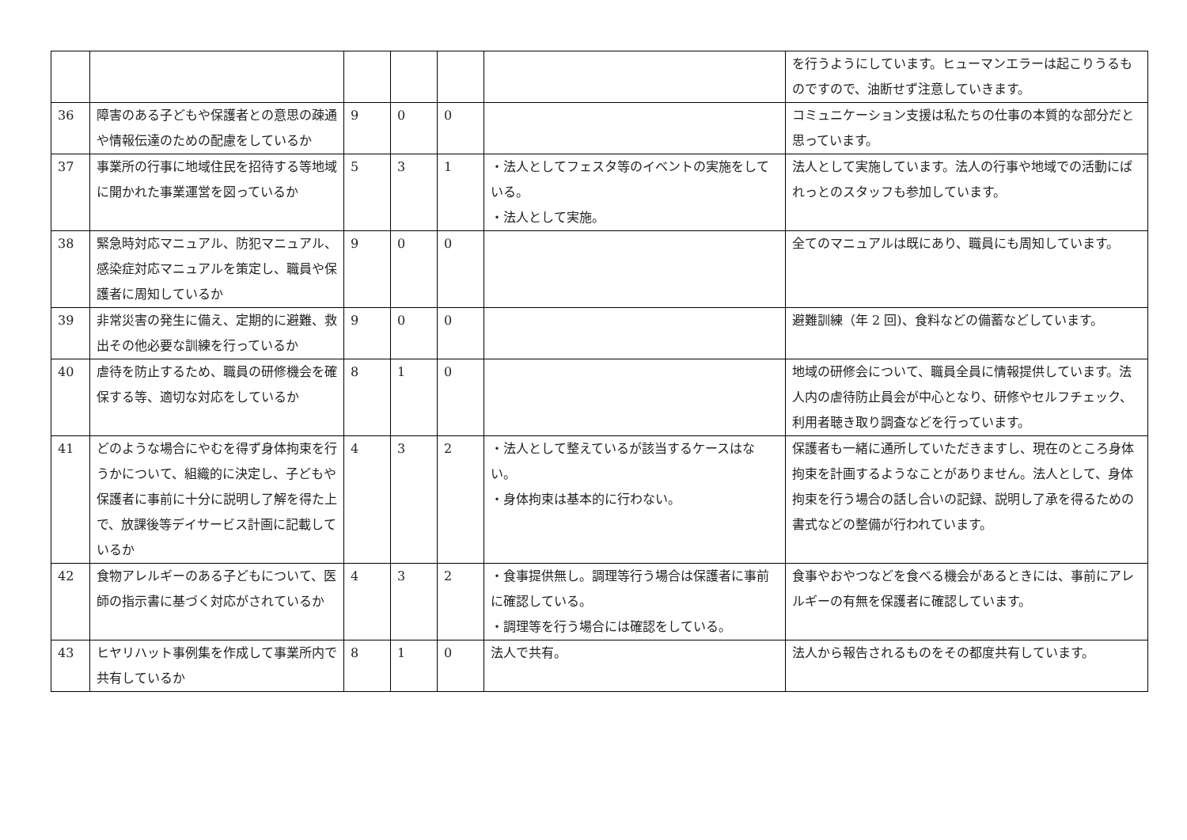| | | | | | | を行うようにしています。ヒューマンエラーは起こりうるものですので、油断せず注意していきます。 |
| 36 | 障害のある子どもや保護者との意思の疎通や情報伝達のための配慮をしているか | 9 | 0 | 0 | | コミュニケーション支援は私たちの仕事の本質的な部分だと思っています。 |
| 37 | 事業所の行事に地域住民を招待する等地域に開かれた事業運営を図っているか | 5 | 3 | 1 | ・法人としてフェスタ等のイベントの実施をしている。 ・法人として実施。 | 法人として実施しています。法人の行事や地域での活動にぱれっとのスタッフも参加しています。 |
| 38 | 緊急時対応マニュアル、防犯マニュアル、感染症対応マニュアルを策定し、職員や保護者に周知しているか | 9 | 0 | 0 | | 全てのマニュアルは既にあり、職員にも周知しています。 |
| 39 | 非常災害の発生に備え、定期的に避難、救出その他必要な訓練を行っているか | 9 | 0 | 0 | | 避難訓練（年 2 回)、食料などの備蓄などしています。 |
| 40 | 虐待を防止するため、職員の研修機会を確保する等、適切な対応をしているか | 8 | 1 | 0 | | 地域の研修会について、職員全員に情報提供しています。法人内の虐待防止員会が中心となり、研修やセルフチェック、利用者聴き取り調査などを行っています。 |
| 41 | どのような場合にやむを得ず身体拘束を行うかについて、組織的に決定し、子どもや保護者に事前に十分に説明し了解を得た上で、放課後等デイサービス計画に記載しているか | 4 | 3 | 2 | ・法人として整えているが該当するケースはない。 ・身体拘束は基本的に行わない。 | 保護者も一緒に通所していただきますし、現在のところ身体拘束を計画するようなことがありません。法人として、身体拘束を行う場合の話し合いの記録、説明し了承を得るための書式などの整備が行われています。 |
| 42 | 食物アレルギーのある子どもについて、医師の指示書に基づく対応がされているか | 4 | 3 | 2 | ・食事提供無し。調理等行う場合は保護者に事前に確認している。 ・調理等を行う場合には確認をしている。 | 食事やおやつなどを食べる機会があるときには、事前にアレルギーの有無を保護者に確認しています。 |
| 43 | ヒヤリハット事例集を作成して事業所内で共有しているか | 8 | 1 | 0 | 法人で共有。 | 法人から報告されるものをその都度共有しています。 |